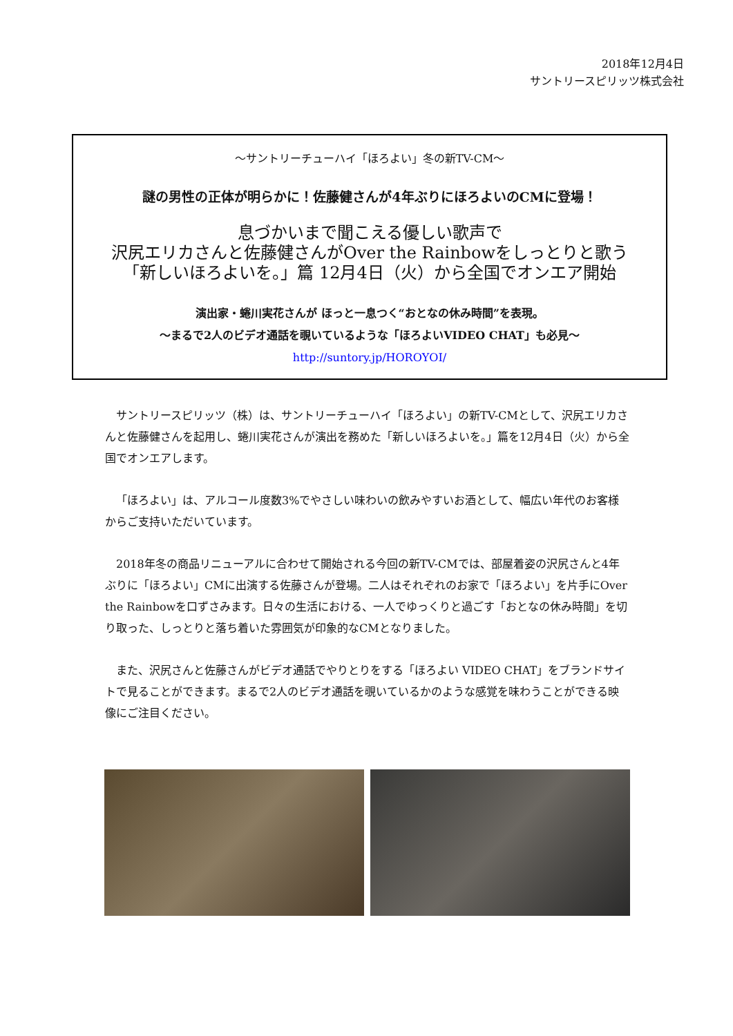2018年12月4日
サントリースピリッツ株式会社
～サントリーチューハイ「ほろよい」冬の新TV-CM～
謎の男性の正体が明らかに！佐藤健さんが4年ぶりにほろよいのCMに登場！
息づかいまで聞こえる優しい歌声で
沢尻エリカさんと佐藤健さんがOver the Rainbowをしっとりと歌う
「新しいほろよいを。」篇 12月4日（火）から全国でオンエア開始
演出家・蜷川実花さんが ほっと一息つく“おとなの休み時間”を表現。
～まるで2人のビデオ通話を覗いているような「ほろよいVIDEO CHAT」も必見～
http://suntory.jp/HOROYOI/
サントリースピリッツ（株）は、サントリーチューハイ「ほろよい」の新TV-CMとして、沢尻エリカさんと佐藤健さんを起用し、蜷川実花さんが演出を務めた「新しいほろよいを。」篇を12月4日（火）から全国でオンエアします。
「ほろよい」は、アルコール度数3%でやさしい味わいの飲みやすいお酒として、幅広い年代のお客様からご支持いただいています。
2018年冬の商品リニューアルに合わせて開始される今回の新TV-CMでは、部屋着姿の沢尻さんと4年ぶりに「ほろよい」CMに出演する佐藤さんが登場。二人はそれぞれのお家で「ほろよい」を片手にOver the Rainbowを口ずさみます。日々の生活における、一人でゆっくりと過ごす「おとなの休み時間」を切り取った、しっとりと落ち着いた雰囲気が印象的なCMとなりました。
また、沢尻さんと佐藤さんがビデオ通話でやりとりをする「ほろよい VIDEO CHAT」をブランドサイトで見ることができます。まるで2人のビデオ通話を覗いているかのような感覚を味わうことができる映像にご注目ください。